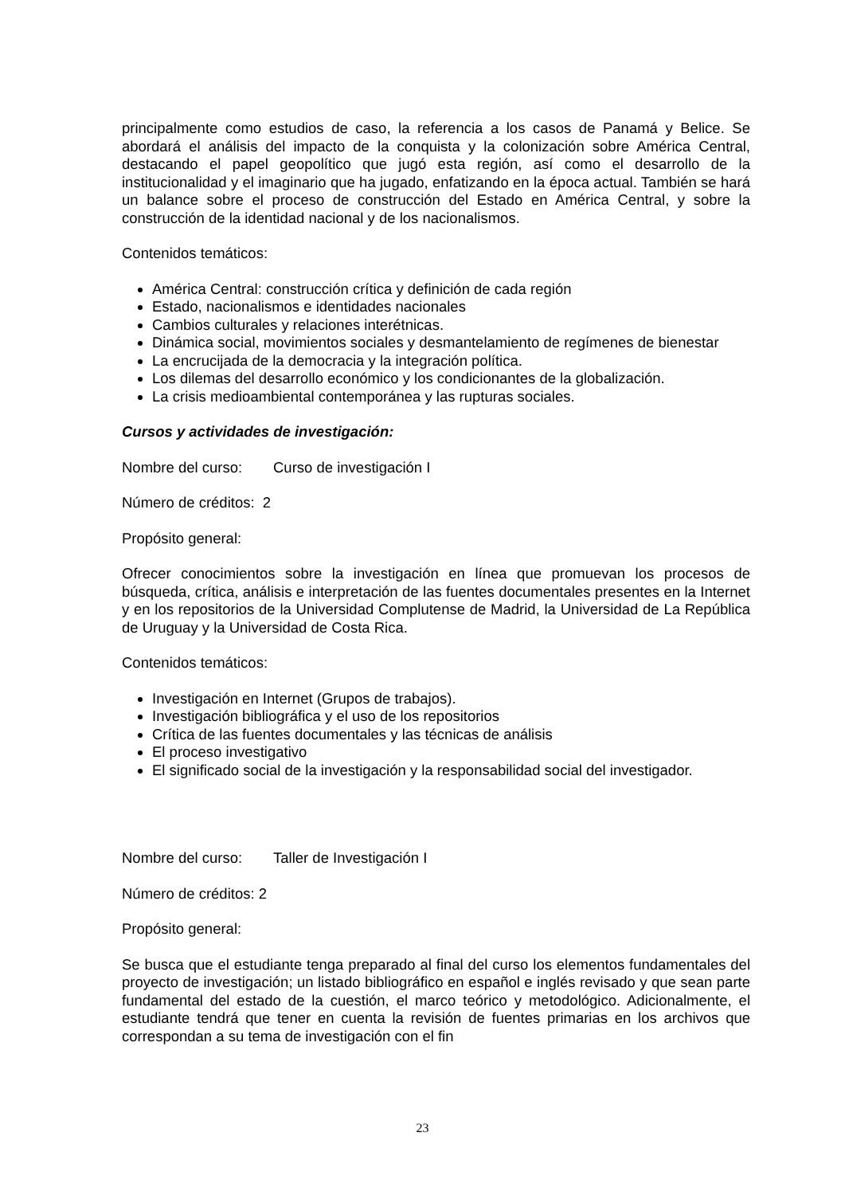principalmente como estudios de caso, la referencia a los casos de Panamá y Belice. Se abordará el análisis del impacto de la conquista y la colonización sobre América Central, destacando el papel geopolítico que jugó esta región, así como el desarrollo de la institucionalidad y el imaginario que ha jugado, enfatizando en la época actual. También se hará un balance sobre el proceso de construcción del Estado en América Central, y sobre la construcción de la identidad nacional y de los nacionalismos.
Contenidos temáticos:
América Central: construcción crítica y definición de cada región
Estado, nacionalismos e identidades nacionales
Cambios culturales y relaciones interétnicas.
Dinámica social, movimientos sociales y desmantelamiento de regímenes de bienestar
La encrucijada de la democracia y la integración política.
Los dilemas del desarrollo económico y los condicionantes de la globalización.
La crisis medioambiental contemporánea y las rupturas sociales.
Cursos y actividades de investigación:
Nombre del curso: Curso de investigación I
Número de créditos: 2
Propósito general:
Ofrecer conocimientos sobre la investigación en línea que promuevan los procesos de búsqueda, crítica, análisis e interpretación de las fuentes documentales presentes en la Internet y en los repositorios de la Universidad Complutense de Madrid, la Universidad de La República de Uruguay y la Universidad de Costa Rica.
Contenidos temáticos:
Investigación en Internet (Grupos de trabajos).
Investigación bibliográfica y el uso de los repositorios
Crítica de las fuentes documentales y las técnicas de análisis
El proceso investigativo
El significado social de la investigación y la responsabilidad social del investigador.
Nombre del curso: Taller de Investigación I
Número de créditos: 2
Propósito general:
Se busca que el estudiante tenga preparado al final del curso los elementos fundamentales del proyecto de investigación; un listado bibliográfico en español e inglés revisado y que sean parte fundamental del estado de la cuestión, el marco teórico y metodológico. Adicionalmente, el estudiante tendrá que tener en cuenta la revisión de fuentes primarias en los archivos que correspondan a su tema de investigación con el fin
23